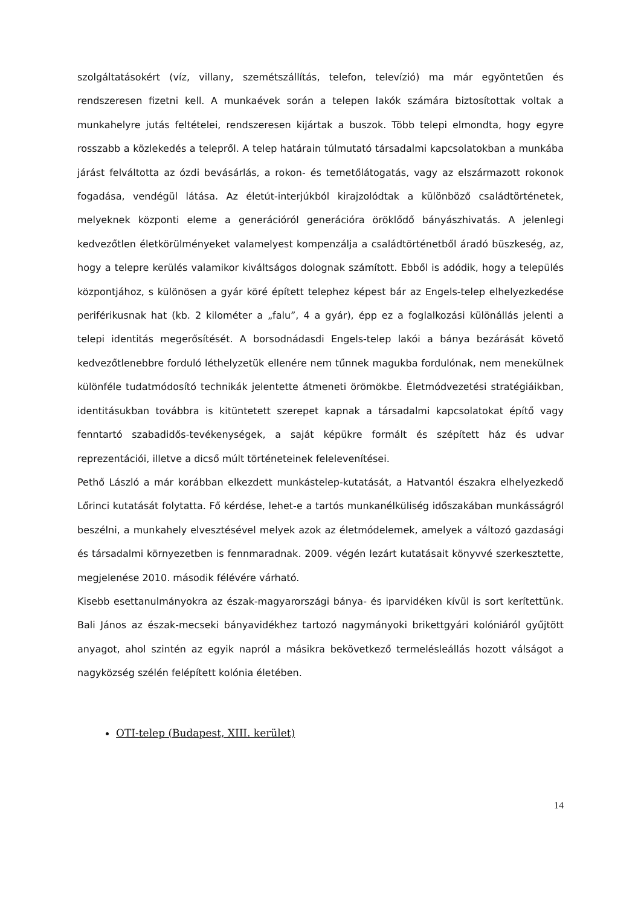szolgáltatásokért (víz, villany, szemétszállítás, telefon, televízió) ma már egyöntetűen és rendszeresen fizetni kell. A munkaévek során a telepen lakók számára biztosítottak voltak a munkahelyre jutás feltételei, rendszeresen kijártak a buszok. Több telepi elmondta, hogy egyre rosszabb a közlekedés a telepről. A telep határain túlmutató társadalmi kapcsolatokban a munkába járást felváltotta az ózdi bevásárlás, a rokon- és temetőlátogatás, vagy az elszármazott rokonok fogadása, vendégül látása. Az életút-interjúkból kirajzolódtak a különböző családtörténetek, melyeknek központi eleme a generációról generációra öröklődő bányászhivatás. A jelenlegi kedvezőtlen életkörülményeket valamelyest kompenzálja a családtörténetből áradó büszkeség, az, hogy a telepre kerülés valamikor kiváltságos dolognak számított. Ebből is adódik, hogy a település központjához, s különösen a gyár köré épített telephez képest bár az Engels-telep elhelyezkedése periférikusnak hat (kb. 2 kilométer a „falu”, 4 a gyár), épp ez a foglalkozási különállás jelenti a telepi identitás megerősítését. A borsodnádasdi Engels-telep lakói a bánya bezárását követő kedvezőtlenebbre forduló léthelyzetük ellenére nem tűnnek magukba fordulónak, nem menekülnek különféle tudatmódosító technikák jelentette átmeneti örömökbe. Életmódvezetési stratégiáikban, identitásukban továbbra is kitüntetett szerepet kapnak a társadalmi kapcsolatokat építő vagy fenntartó szabadidős-tevékenységek, a saját képükre formált és szépített ház és udvar reprezentációi, illetve a dicső múlt történeteinek felelevenítései.
Pethő László a már korábban elkezdett munkástelep-kutatását, a Hatvantól északra elhelyezkedő Lőrinci kutatását folytatta. Fő kérdése, lehet-e a tartós munkanélküliség időszakában munkásságról beszélni, a munkahely elvesztésével melyek azok az életmódelemek, amelyek a változó gazdasági és társadalmi környezetben is fennmaradnak. 2009. végén lezárt kutatásait könyvvé szerkesztette, megjelenése 2010. második félévére várható.
Kisebb esettanulmányokra az észak-magyarországi bánya- és iparvidéken kívül is sort kerítettünk. Bali János az észak-mecseki bányavidékhez tartozó nagymányoki brikettgyári kolóniáról gyűjtött anyagot, ahol szintén az egyik napról a másikra bekövetkező termelésleállás hozott válságot a nagyközség szélén felépített kolónia életében.
OTI-telep (Budapest, XIII. kerület)
14